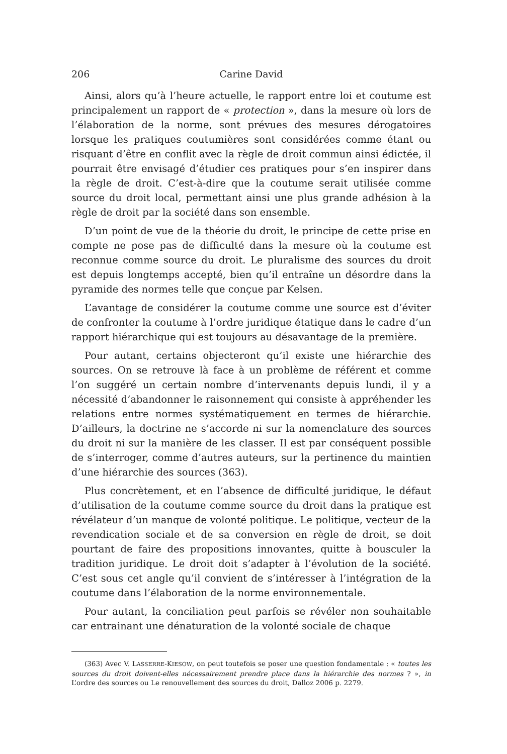206 Carine David
Ainsi, alors qu’à l’heure actuelle, le rapport entre loi et coutume est principalement un rapport de « protection », dans la mesure où lors de l’élaboration de la norme, sont prévues des mesures dérogatoires lorsque les pratiques coutumières sont considérées comme étant ou risquant d’être en conflit avec la règle de droit commun ainsi édictée, il pourrait être envisagé d’étudier ces pratiques pour s’en inspirer dans la règle de droit. C’est-à-dire que la coutume serait utilisée comme source du droit local, permettant ainsi une plus grande adhésion à la règle de droit par la société dans son ensemble.
D’un point de vue de la théorie du droit, le principe de cette prise en compte ne pose pas de difficulté dans la mesure où la coutume est reconnue comme source du droit. Le pluralisme des sources du droit est depuis longtemps accepté, bien qu’il entraîne un désordre dans la pyramide des normes telle que conçue par Kelsen.
L’avantage de considérer la coutume comme une source est d’éviter de confronter la coutume à l’ordre juridique étatique dans le cadre d’un rapport hiérarchique qui est toujours au désavantage de la première.
Pour autant, certains objecteront qu’il existe une hiérarchie des sources. On se retrouve là face à un problème de référent et comme l’on suggéré un certain nombre d’intervenants depuis lundi, il y a nécessité d’abandonner le raisonnement qui consiste à appréhender les relations entre normes systématiquement en termes de hiérarchie. D’ailleurs, la doctrine ne s’accorde ni sur la nomenclature des sources du droit ni sur la manière de les classer. Il est par conséquent possible de s’interroger, comme d’autres auteurs, sur la pertinence du maintien d’une hiérarchie des sources (363).
Plus concrètement, et en l’absence de difficulté juridique, le défaut d’utilisation de la coutume comme source du droit dans la pratique est révélateur d’un manque de volonté politique. Le politique, vecteur de la revendication sociale et de sa conversion en règle de droit, se doit pourtant de faire des propositions innovantes, quitte à bousculer la tradition juridique. Le droit doit s’adapter à l’évolution de la société. C’est sous cet angle qu’il convient de s’intéresser à l’intégration de la coutume dans l’élaboration de la norme environnementale.
Pour autant, la conciliation peut parfois se révéler non souhaitable car entrainant une dénaturation de la volonté sociale de chaque
(363) Avec V. LASSERRE-KIESOW, on peut toutefois se poser une question fondamentale : « toutes les sources du droit doivent-elles nécessairement prendre place dans la hiérarchie des normes ? », in L’ordre des sources ou Le renouvellement des sources du droit, Dalloz 2006 p. 2279.